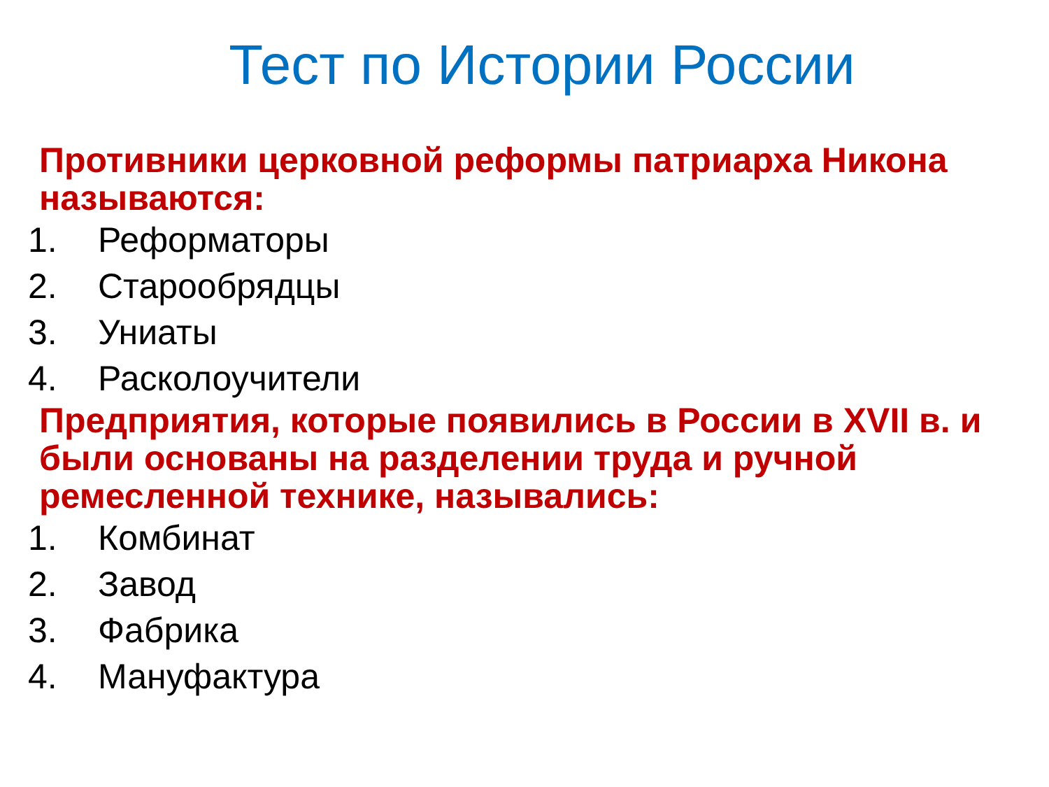Тест по Истории России
Противники церковной реформы патриарха Никона называются:
1. Реформаторы
2. Старообрядцы
3. Униаты
4. Расколоучители
Предприятия, которые появились в России в XVII в. и были основаны на разделении труда и ручной ремесленной технике, назывались:
1. Комбинат
2. Завод
3. Фабрика
4. Мануфактура